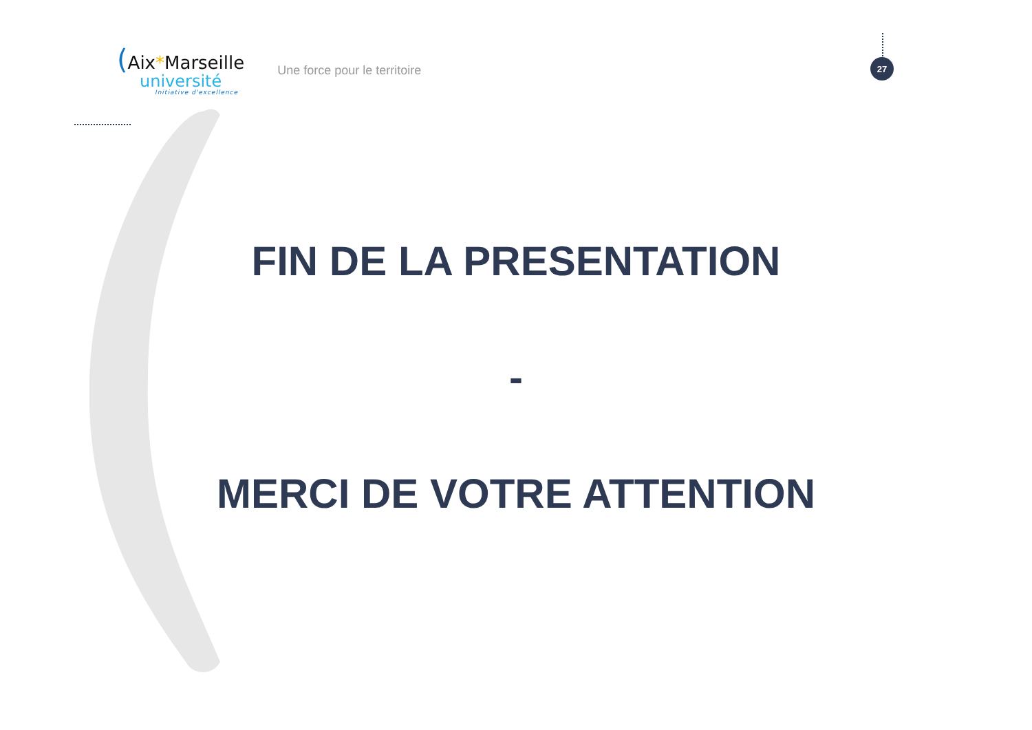(Aix*Marseille
université
Initiative d'excellence
Une force pour le territoire
27
FIN DE LA PRESENTATION
-
MERCI DE VOTRE ATTENTION